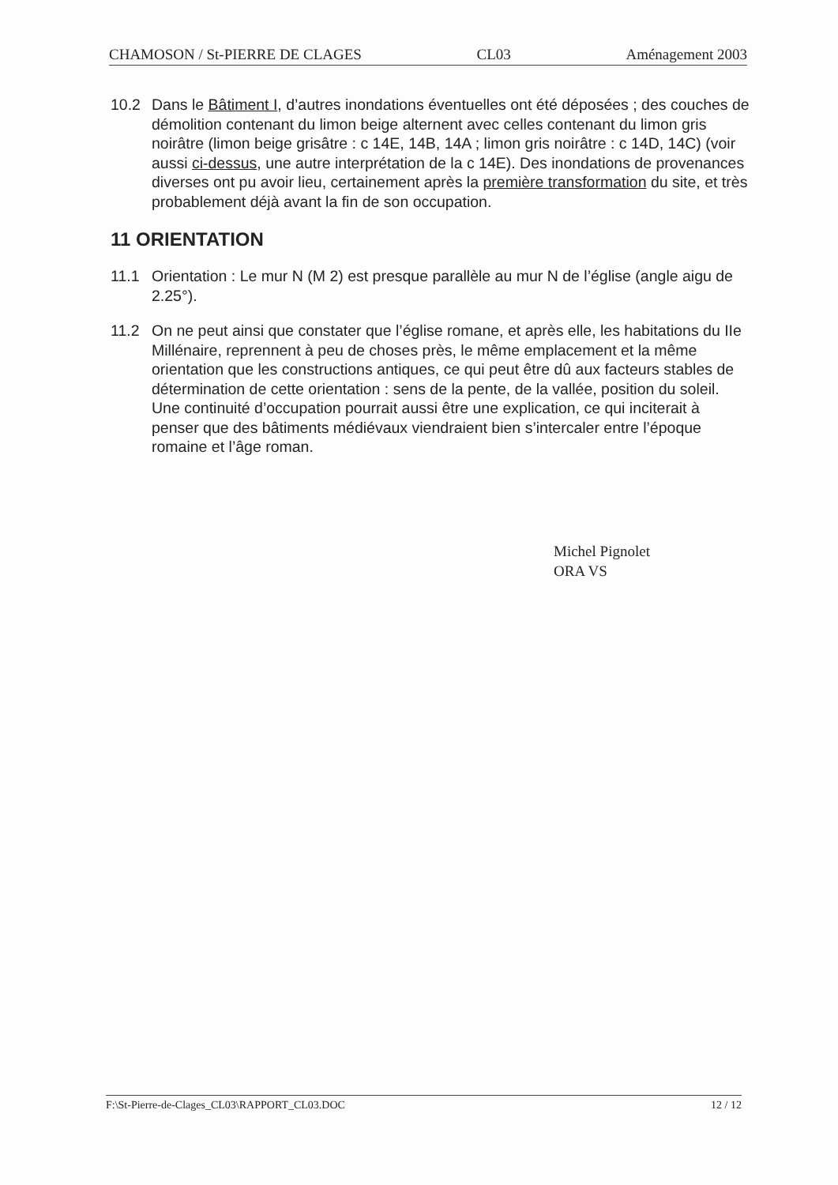CHAMOSON / St-PIERRE DE CLAGES CL03 Aménagement 2003
10.2 Dans le Bâtiment I, d’autres inondations éventuelles ont été déposées ; des couches de démolition contenant du limon beige alternent avec celles contenant du limon gris noirâtre (limon beige grisâtre : c 14E, 14B, 14A ; limon gris noirâtre : c 14D, 14C) (voir aussi ci-dessus, une autre interprétation de la c 14E). Des inondations de provenances diverses ont pu avoir lieu, certainement après la première transformation du site, et très probablement déjà avant la fin de son occupation.
11 ORIENTATION
11.1 Orientation : Le mur N (M 2) est presque parallèle au mur N de l’église (angle aigu de 2.25°).
11.2 On ne peut ainsi que constater que l’église romane, et après elle, les habitations du IIe Millénaire, reprennent à peu de choses près, le même emplacement et la même orientation que les constructions antiques, ce qui peut être dû aux facteurs stables de détermination de cette orientation : sens de la pente, de la vallée, position du soleil. Une continuité d’occupation pourrait aussi être une explication, ce qui inciterait à penser que des bâtiments médiévaux viendraient bien s’intercaler entre l’époque romaine et l’âge roman.
Michel Pignolet
ORA VS
F:\St-Pierre-de-Clages_CL03\RAPPORT_CL03.DOC 12 / 12